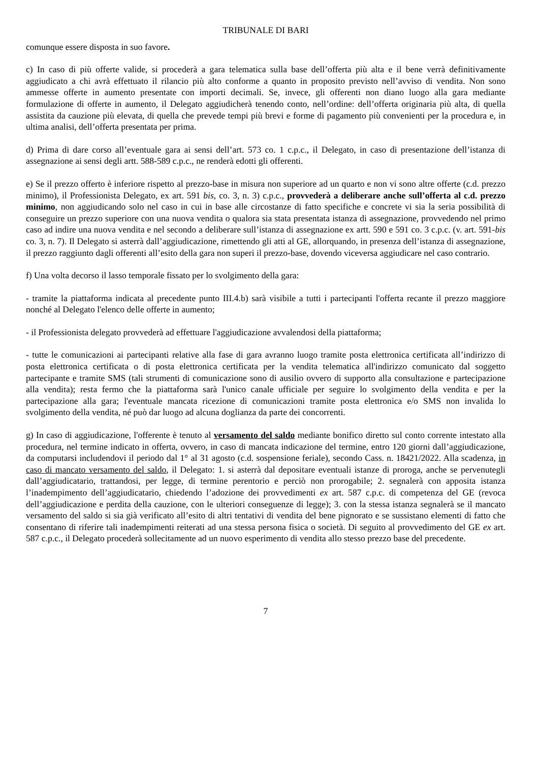TRIBUNALE DI BARI
comunque essere disposta in suo favore.
c) In caso di più offerte valide, si procederà a gara telematica sulla base dell’offerta più alta e il bene verrà definitivamente aggiudicato a chi avrà effettuato il rilancio più alto conforme a quanto in proposito previsto nell’avviso di vendita. Non sono ammesse offerte in aumento presentate con importi decimali. Se, invece, gli offerenti non diano luogo alla gara mediante formulazione di offerte in aumento, il Delegato aggiudicherà tenendo conto, nell’ordine: dell’offerta originaria più alta, di quella assistita da cauzione più elevata, di quella che prevede tempi più brevi e forme di pagamento più convenienti per la procedura e, in ultima analisi, dell’offerta presentata per prima.
d) Prima di dare corso all’eventuale gara ai sensi dell’art. 573 co. 1 c.p.c., il Delegato, in caso di presentazione dell’istanza di assegnazione ai sensi degli artt. 588-589 c.p.c., ne renderà edotti gli offerenti.
e) Se il prezzo offerto è inferiore rispetto al prezzo-base in misura non superiore ad un quarto e non vi sono altre offerte (c.d. prezzo minimo), il Professionista Delegato, ex art. 591 bis, co. 3, n. 3) c.p.c., provvederà a deliberare anche sull’offerta al c.d. prezzo minimo, non aggiudicando solo nel caso in cui in base alle circostanze di fatto specifiche e concrete vi sia la seria possibilità di conseguire un prezzo superiore con una nuova vendita o qualora sia stata presentata istanza di assegnazione, provvedendo nel primo caso ad indire una nuova vendita e nel secondo a deliberare sull’istanza di assegnazione ex artt. 590 e 591 co. 3 c.p.c. (v. art. 591-bis co. 3, n. 7). Il Delegato si asterrà dall’aggiudicazione, rimettendo gli atti al GE, allorquando, in presenza dell’istanza di assegnazione, il prezzo raggiunto dagli offerenti all’esito della gara non superi il prezzo-base, dovendo viceversa aggiudicare nel caso contrario.
f) Una volta decorso il lasso temporale fissato per lo svolgimento della gara:
- tramite la piattaforma indicata al precedente punto III.4.b) sarà visibile a tutti i partecipanti l'offerta recante il prezzo maggiore nonché al Delegato l'elenco delle offerte in aumento;
- il Professionista delegato provvederà ad effettuare l'aggiudicazione avvalendosi della piattaforma;
- tutte le comunicazioni ai partecipanti relative alla fase di gara avranno luogo tramite posta elettronica certificata all’indirizzo di posta elettronica certificata o di posta elettronica certificata per la vendita telematica all'indirizzo comunicato dal soggetto partecipante e tramite SMS (tali strumenti di comunicazione sono di ausilio ovvero di supporto alla consultazione e partecipazione alla vendita); resta fermo che la piattaforma sarà l'unico canale ufficiale per seguire lo svolgimento della vendita e per la partecipazione alla gara; l'eventuale mancata ricezione di comunicazioni tramite posta elettronica e/o SMS non invalida lo svolgimento della vendita, né può dar luogo ad alcuna doglianza da parte dei concorrenti.
g) In caso di aggiudicazione, l'offerente è tenuto al versamento del saldo mediante bonifico diretto sul conto corrente intestato alla procedura, nel termine indicato in offerta, ovvero, in caso di mancata indicazione del termine, entro 120 giorni dall’aggiudicazione, da computarsi includendovi il periodo dal 1° al 31 agosto (c.d. sospensione feriale), secondo Cass. n. 18421/2022. Alla scadenza, in caso di mancato versamento del saldo, il Delegato: 1. si asterrà dal depositare eventuali istanze di proroga, anche se pervenutegli dall’aggiudicatario, trattandosi, per legge, di termine perentorio e perciò non prorogabile; 2. segnalerà con apposita istanza l’inadempimento dell’aggiudicatario, chiedendo l’adozione dei provvedimenti ex art. 587 c.p.c. di competenza del GE (revoca dell’aggiudicazione e perdita della cauzione, con le ulteriori conseguenze di legge); 3. con la stessa istanza segnalerà se il mancato versamento del saldo si sia già verificato all’esito di altri tentativi di vendita del bene pignorato e se sussistano elementi di fatto che consentano di riferire tali inadempimenti reiterati ad una stessa persona fisica o società. Di seguito al provvedimento del GE ex art. 587 c.p.c., il Delegato procederà sollecitamente ad un nuovo esperimento di vendita allo stesso prezzo base del precedente.
7